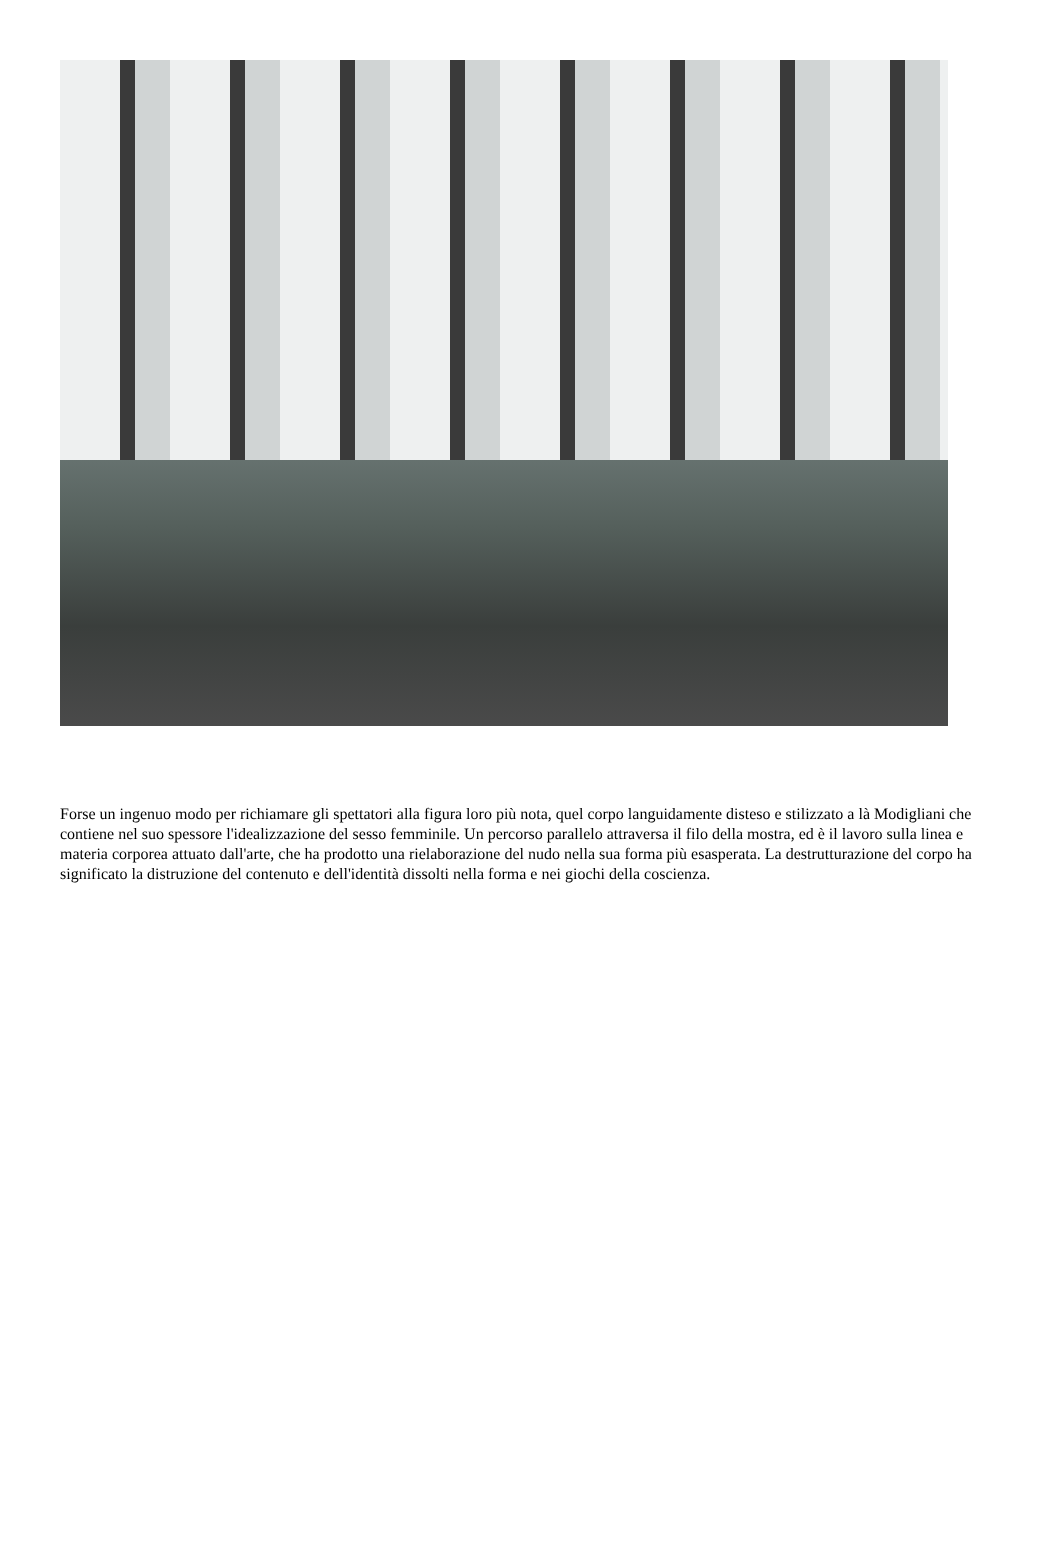Forse un ingenuo modo per richiamare gli spettatori alla figura loro più nota, quel corpo languidamente disteso e stilizzato a là Modigliani che contiene nel suo spessore l'idealizzazione del sesso femminile. Un percorso parallelo attraversa il filo della mostra, ed è il lavoro sulla linea e materia corporea attuato dall'arte, che ha prodotto una rielaborazione del nudo nella sua forma più esasperata. La destrutturazione del corpo ha significato la distruzione del contenuto e dell'identità dissolti nella forma e nei giochi della coscienza.